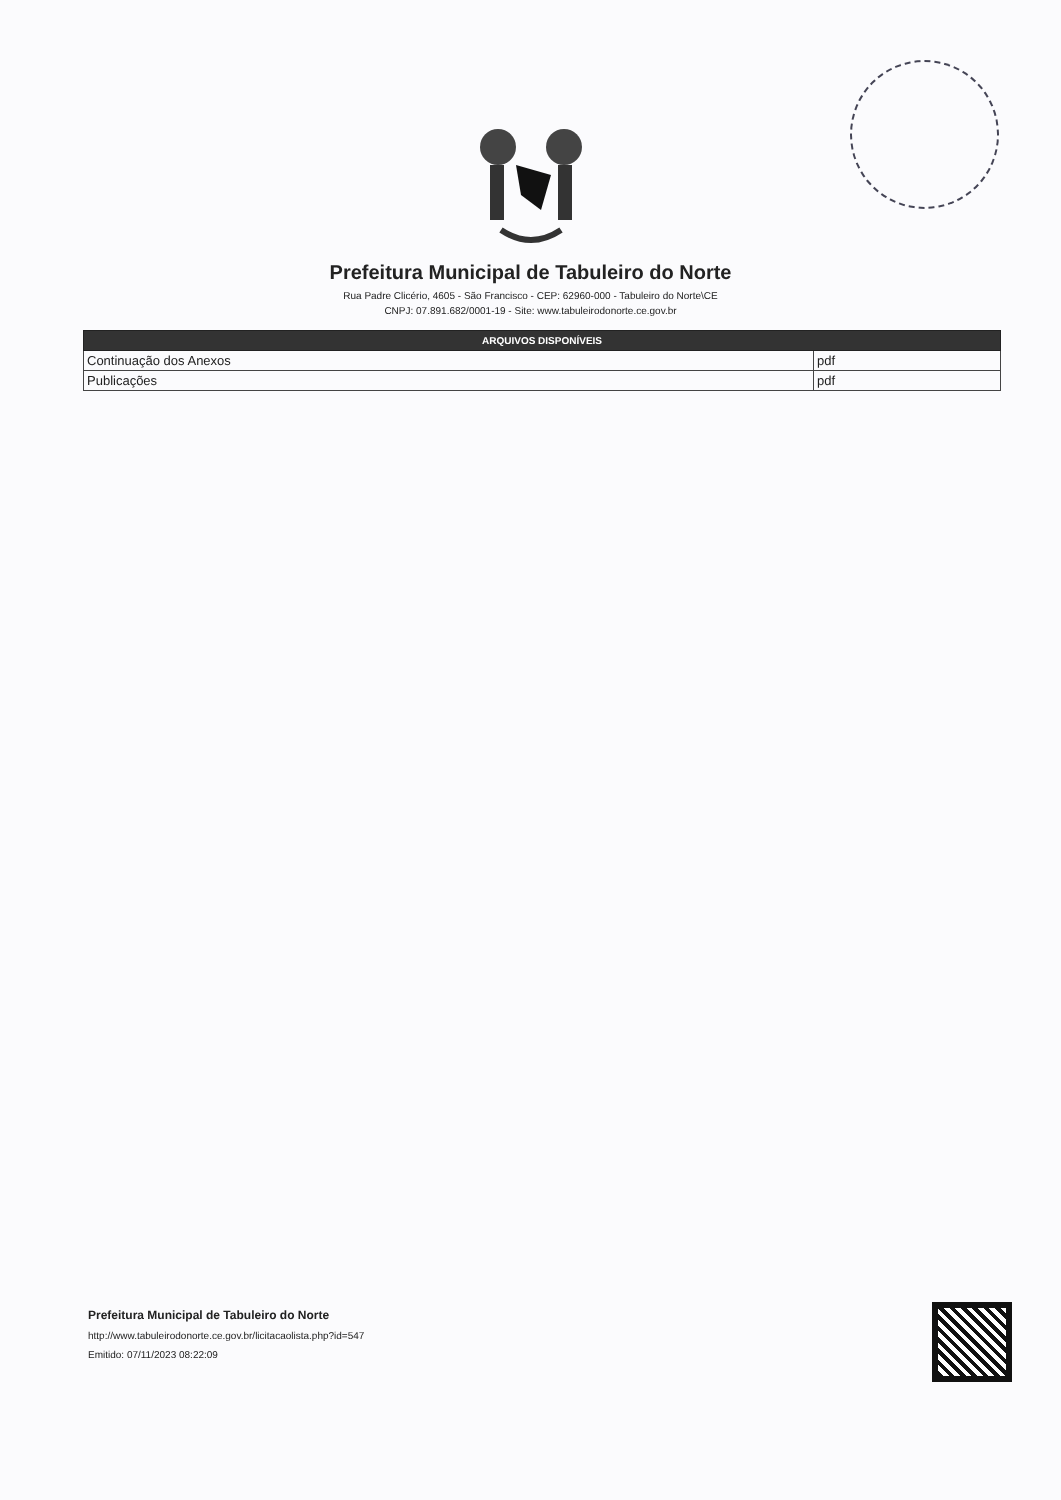Prefeitura Municipal de Tabuleiro do Norte
Rua Padre Clicério, 4605 - São Francisco - CEP: 62960-000 - Tabuleiro do Norte\CE
CNPJ: 07.891.682/0001-19 - Site: www.tabuleirodonorte.ce.gov.br
| ARQUIVOS DISPONÍVEIS | |
| --- | --- |
| Continuação dos Anexos | pdf |
| Publicações | pdf |
Prefeitura Municipal de Tabuleiro do Norte
http://www.tabuleirodonorte.ce.gov.br/licitacaolista.php?id=547
Emitido: 07/11/2023 08:22:09